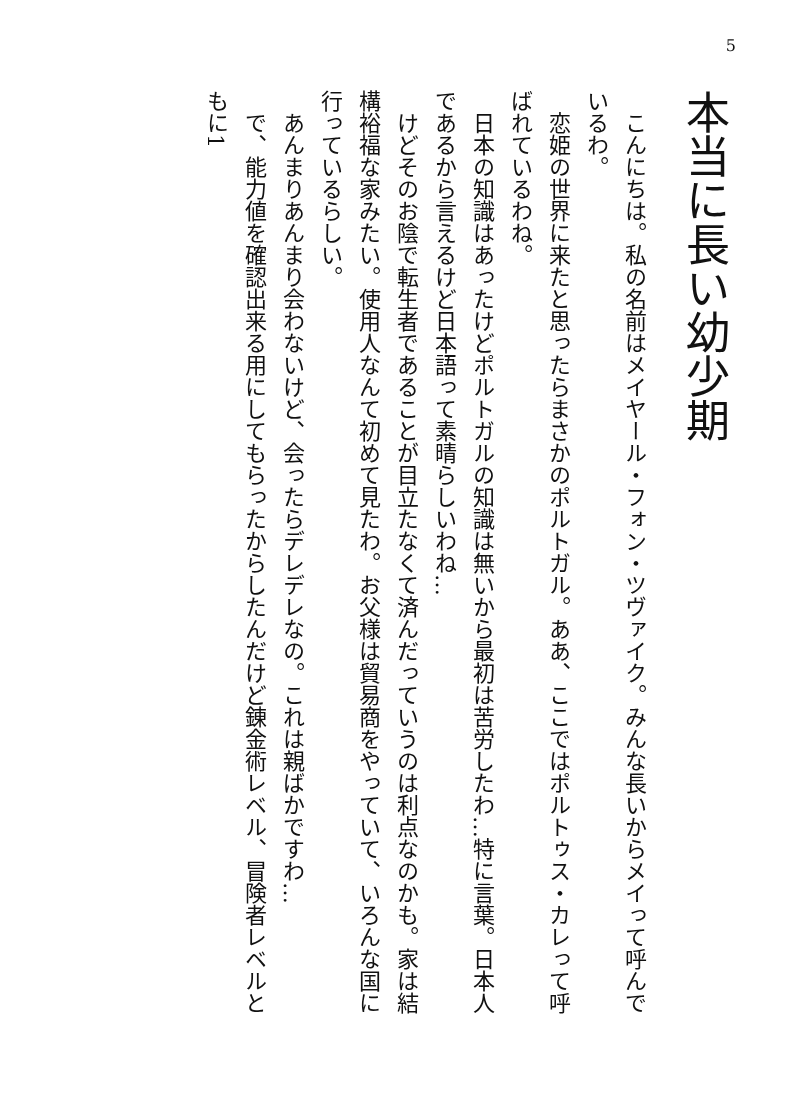5
本当に長い幼少期
こんにちは。私の名前はメイヤール・フォン・ツヴァイク。みんな長いからメイって呼んでいるわ。
恋姫の世界に来たと思ったらまさかのポルトガル。ああ、ここではポルトゥス・カレって呼ばれているわね。
日本の知識はあったけどポルトガルの知識は無いから最初は苦労したわ…特に言葉。日本人であるから言えるけど日本語って素晴らしいわね…
けどそのお陰で転生者であることが目立たなくて済んだっていうのは利点なのかも。家は結構裕福な家みたい。使用人なんて初めて見たわ。お父様は貿易商をやっていて、いろんな国に行っているらしい。
あんまりあんまり会わないけど、会ったらデレデレなの。これは親ばかですわ…
で、能力値を確認出来る用にしてもらったからしたんだけど錬金術レベル、冒険者レベルともに1